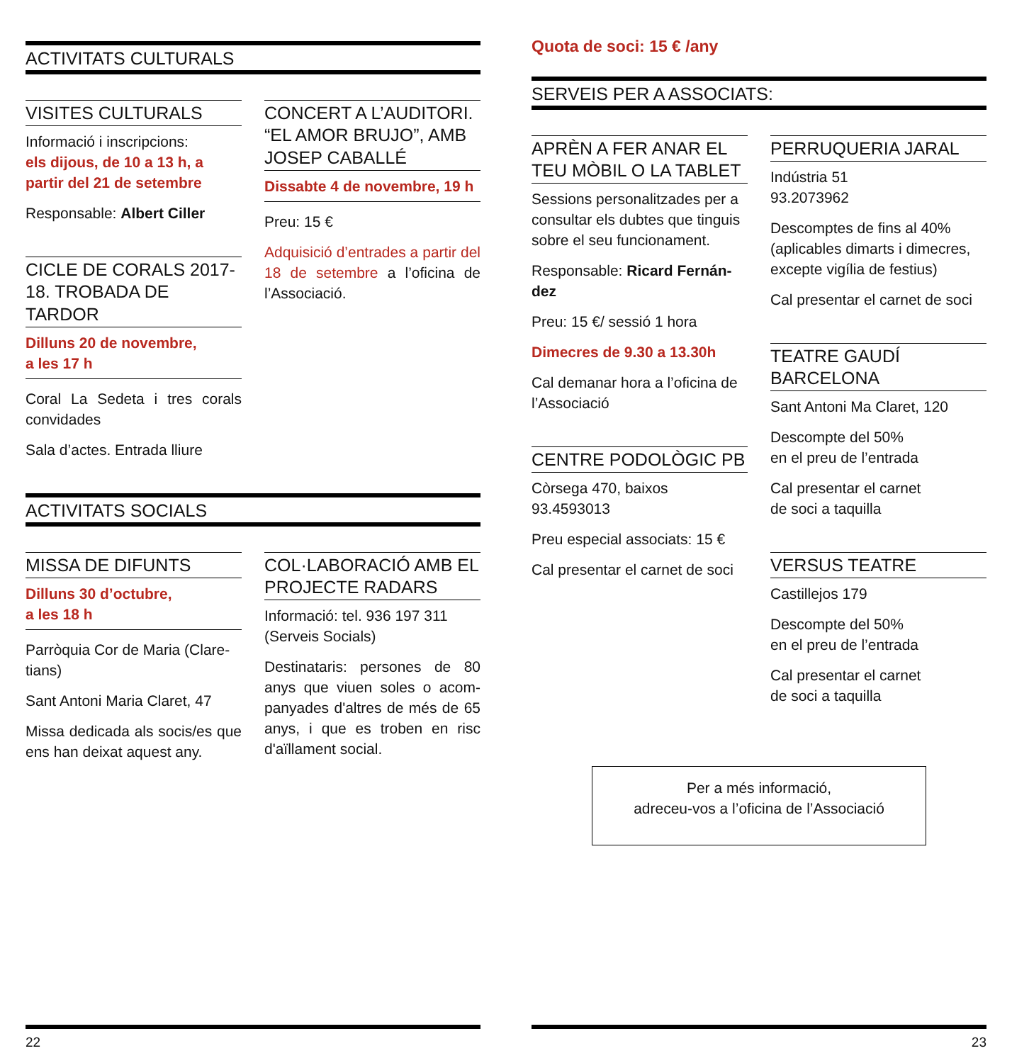ACTIVITATS CULTURALS
VISITES CULTURALS
Informació i inscripcions:
els dijous, de 10 a 13 h, a partir del 21 de setembre
Responsable: Albert Ciller
CICLE DE CORALS 2017-18. TROBADA DE TARDOR
Dilluns 20 de novembre,
a les 17 h
Coral La Sedeta i tres corals convidades
Sala d’actes. Entrada lliure
CONCERT A L’AUDITORI. “EL AMOR BRUJO”, AMB JOSEP CABALLÉ
Dissabte 4 de novembre, 19 h
Preu: 15 €
Adquisició d’entrades a partir del 18 de setembre a l’oficina de l’Associació.
ACTIVITATS SOCIALS
MISSA DE DIFUNTS
Dilluns 30 d’octubre,
a les 18 h
Parròquia Cor de Maria (Clare-tians)
Sant Antoni Maria Claret, 47
Missa dedicada als socis/es que ens han deixat aquest any.
COL·LABORACIÓ AMB EL PROJECTE RADARS
Informació: tel. 936 197 311
(Serveis Socials)
Destinataris: persones de 80 anys que viuen soles o acom-panyades d'altres de més de 65 anys, i que es troben en risc d'aïllament social.
22
Quota de soci: 15 € /any
SERVEIS PER A ASSOCIATS:
APRÈN A FER ANAR EL TEU MÒBIL O LA TABLET
Sessions personalitzades per a consultar els dubtes que tinguis sobre el seu funcionament.
Responsable: Ricard Fernán-dez
Preu: 15 €/ sessió 1 hora
Dimecres de 9.30 a 13.30h
Cal demanar hora a l’oficina de l’Associació
CENTRE PODOLÒGIC PB
Còrsega 470, baixos
93.4593013
Preu especial associats: 15 €
Cal presentar el carnet de soci
PERRUQUERIA JARAL
Indústria 51
93.2073962
Descomptes de fins al 40% (aplicables dimarts i dimecres, excepte vigília de festius)
Cal presentar el carnet de soci
TEATRE GAUDÍ BARCELONA
Sant Antoni Ma Claret, 120
Descompte del 50%
en el preu de l’entrada
Cal presentar el carnet
de soci a taquilla
VERSUS TEATRE
Castillejos 179
Descompte del 50%
en el preu de l’entrada
Cal presentar el carnet
de soci a taquilla
Per a més informació,
adreceu-vos a l’oficina de l’Associació
23